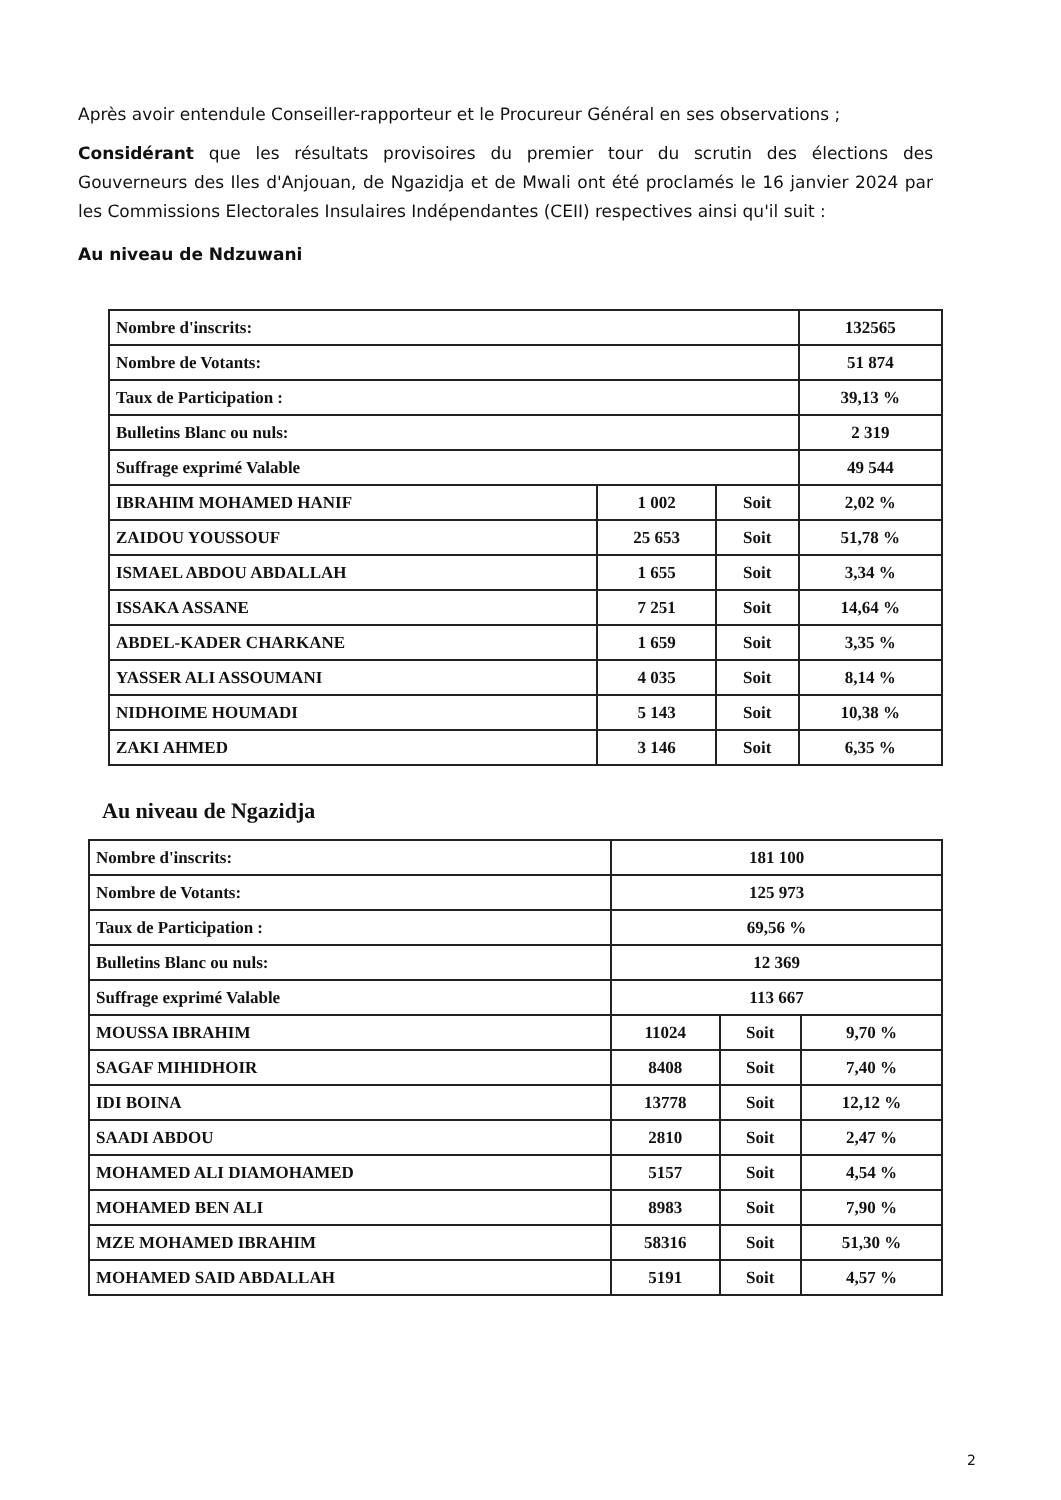Après avoir entendule Conseiller-rapporteur et le Procureur Général en ses observations ;
Considérant que les résultats provisoires du premier tour du scrutin des élections des Gouverneurs des Iles d'Anjouan, de Ngazidja et de Mwali ont été proclamés le 16 janvier 2024 par les Commissions Electorales Insulaires Indépendantes (CEII) respectives ainsi qu'il suit :
Au niveau de Ndzuwani
| Nombre d'inscrits: | | | 132565 |
| Nombre de Votants: | | | 51 874 |
| Taux de Participation : | | | 39,13 % |
| Bulletins Blanc ou nuls: | | | 2 319 |
| Suffrage exprimé Valable | | | 49 544 |
| IBRAHIM MOHAMED HANIF | 1 002 | Soit | 2,02 % |
| ZAIDOU YOUSSOUF | 25 653 | Soit | 51,78 % |
| ISMAEL ABDOU ABDALLAH | 1 655 | Soit | 3,34 % |
| ISSAKA ASSANE | 7 251 | Soit | 14,64 % |
| ABDEL-KADER CHARKANE | 1 659 | Soit | 3,35 % |
| YASSER ALI ASSOUMANI | 4 035 | Soit | 8,14 % |
| NIDHOIME HOUMADI | 5 143 | Soit | 10,38 % |
| ZAKI AHMED | 3 146 | Soit | 6,35 % |
Au niveau de Ngazidja
| Nombre d'inscrits: | 181 100 | | |
| Nombre de Votants: | 125 973 | | |
| Taux de Participation : | 69,56 % | | |
| Bulletins Blanc ou nuls: | 12 369 | | |
| Suffrage exprimé Valable | 113 667 | | |
| MOUSSA IBRAHIM | 11024 | Soit | 9,70 % |
| SAGAF MIHIDHOIR | 8408 | Soit | 7,40 % |
| IDI BOINA | 13778 | Soit | 12,12 % |
| SAADI ABDOU | 2810 | Soit | 2,47 % |
| MOHAMED ALI DIAMOHAMED | 5157 | Soit | 4,54 % |
| MOHAMED BEN ALI | 8983 | Soit | 7,90 % |
| MZE MOHAMED IBRAHIM | 58316 | Soit | 51,30 % |
| MOHAMED SAID ABDALLAH | 5191 | Soit | 4,57 % |
2